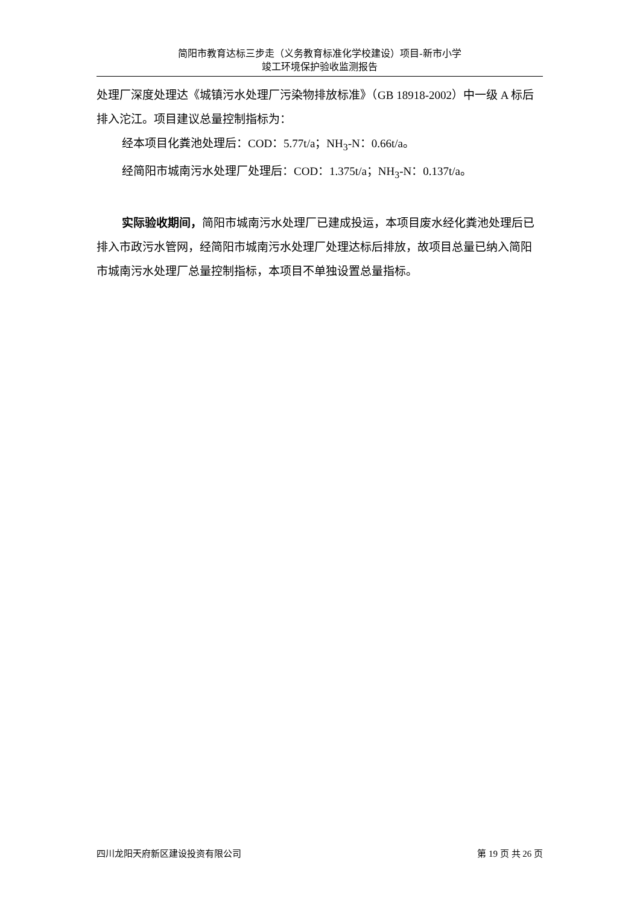简阳市教育达标三步走（义务教育标准化学校建设）项目-新市小学
竣工环境保护验收监测报告
处理厂深度处理达《城镇污水处理厂污染物排放标准》（GB 18918-2002）中一级 A 标后排入沱江。项目建议总量控制指标为：
经本项目化粪池处理后：COD：5.77t/a；NH<sub>3</sub>-N：0.66t/a。
经简阳市城南污水处理厂处理后：COD：1.375t/a；NH<sub>3</sub>-N：0.137t/a。
实际验收期间，简阳市城南污水处理厂已建成投运，本项目废水经化粪池处理后已排入市政污水管网，经简阳市城南污水处理厂处理达标后排放，故项目总量已纳入简阳市城南污水处理厂总量控制指标，本项目不单独设置总量指标。
四川龙阳天府新区建设投资有限公司 第 19 页 共 26 页